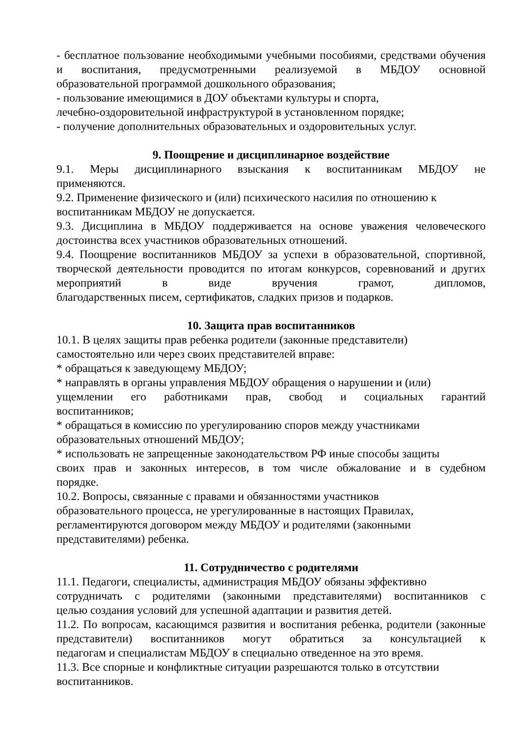- бесплатное пользование необходимыми учебными пособиями, средствами обучения и воспитания, предусмотренными реализуемой в МБДОУ основной
образовательной программой дошкольного образования;
- пользование имеющимися в ДОУ объектами культуры и спорта,
лечебно-оздоровительной инфраструктурой в установленном порядке;
- получение дополнительных образовательных и оздоровительных услуг.
9. Поощрение и дисциплинарное воздействие
9.1. Меры дисциплинарного взыскания к воспитанникам МБДОУ не
применяются.
9.2. Применение физического и (или) психического насилия по отношению к
воспитанникам МБДОУ не допускается.
9.3. Дисциплина в МБДОУ поддерживается на основе уважения человеческого
достоинства всех участников образовательных отношений.
9.4. Поощрение воспитанников МБДОУ за успехи в образовательной, спортивной, творческой деятельности проводится по итогам конкурсов, соревнований и других мероприятий в виде вручения грамот, дипломов,
благодарственных писем, сертификатов, сладких призов и подарков.
10. Защита прав воспитанников
10.1. В целях защиты прав ребенка родители (законные представители)
самостоятельно или через своих представителей вправе:
* обращаться к заведующему МБДОУ;
* направлять в органы управления МБДОУ обращения о нарушении и (или)
ущемлении его работниками прав, свобод и социальных гарантий
воспитанников;
* обращаться в комиссию по урегулированию споров между участниками
образовательных отношений МБДОУ;
* использовать не запрещенные законодательством РФ иные способы защиты
своих прав и законных интересов, в том числе обжалование и в судебном
порядке.
10.2. Вопросы, связанные с правами и обязанностями участников
образовательного процесса, не урегулированные в настоящих Правилах,
регламентируются договором между МБДОУ и родителями (законными
представителями) ребенка.
11. Сотрудничество с родителями
11.1. Педагоги, специалисты, администрация МБДОУ обязаны эффективно
сотрудничать с родителями (законными представителями) воспитанников с
целью создания условий для успешной адаптации и развития детей.
11.2. По вопросам, касающимся развития и воспитания ребенка, родители (законные представители) воспитанников могут обратиться за консультацией к
педагогам и специалистам МБДОУ в специально отведенное на это время.
11.3. Все спорные и конфликтные ситуации разрешаются только в отсутствии
воспитанников.